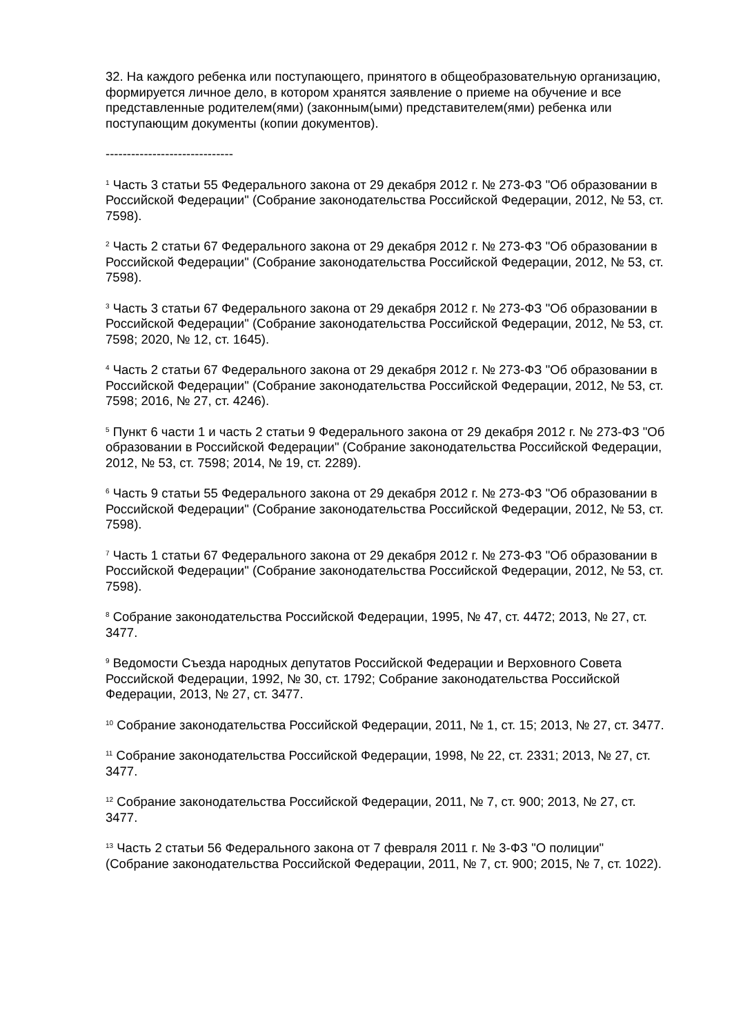32. На каждого ребенка или поступающего, принятого в общеобразовательную организацию, формируется личное дело, в котором хранятся заявление о приеме на обучение и все представленные родителем(ями) (законным(ыми) представителем(ями) ребенка или поступающим документы (копии документов).
------------------------------
<sup>1</sup> Часть 3 статьи 55 Федерального закона от 29 декабря 2012 г. № 273-ФЗ "Об образовании в Российской Федерации" (Собрание законодательства Российской Федерации, 2012, № 53, ст. 7598).
<sup>2</sup> Часть 2 статьи 67 Федерального закона от 29 декабря 2012 г. № 273-ФЗ "Об образовании в Российской Федерации" (Собрание законодательства Российской Федерации, 2012, № 53, ст. 7598).
<sup>3</sup> Часть 3 статьи 67 Федерального закона от 29 декабря 2012 г. № 273-ФЗ "Об образовании в Российской Федерации" (Собрание законодательства Российской Федерации, 2012, № 53, ст. 7598; 2020, № 12, ст. 1645).
<sup>4</sup> Часть 2 статьи 67 Федерального закона от 29 декабря 2012 г. № 273-ФЗ "Об образовании в Российской Федерации" (Собрание законодательства Российской Федерации, 2012, № 53, ст. 7598; 2016, № 27, ст. 4246).
<sup>5</sup> Пункт 6 части 1 и часть 2 статьи 9 Федерального закона от 29 декабря 2012 г. № 273-ФЗ "Об образовании в Российской Федерации" (Собрание законодательства Российской Федерации, 2012, № 53, ст. 7598; 2014, № 19, ст. 2289).
<sup>6</sup> Часть 9 статьи 55 Федерального закона от 29 декабря 2012 г. № 273-ФЗ "Об образовании в Российской Федерации" (Собрание законодательства Российской Федерации, 2012, № 53, ст. 7598).
<sup>7</sup> Часть 1 статьи 67 Федерального закона от 29 декабря 2012 г. № 273-ФЗ "Об образовании в Российской Федерации" (Собрание законодательства Российской Федерации, 2012, № 53, ст. 7598).
<sup>8</sup> Собрание законодательства Российской Федерации, 1995, № 47, ст. 4472; 2013, № 27, ст. 3477.
<sup>9</sup> Ведомости Съезда народных депутатов Российской Федерации и Верховного Совета Российской Федерации, 1992, № 30, ст. 1792; Собрание законодательства Российской Федерации, 2013, № 27, ст. 3477.
<sup>10</sup> Собрание законодательства Российской Федерации, 2011, № 1, ст. 15; 2013, № 27, ст. 3477.
<sup>11</sup> Собрание законодательства Российской Федерации, 1998, № 22, ст. 2331; 2013, № 27, ст. 3477.
<sup>12</sup> Собрание законодательства Российской Федерации, 2011, № 7, ст. 900; 2013, № 27, ст. 3477.
<sup>13</sup> Часть 2 статьи 56 Федерального закона от 7 февраля 2011 г. № 3-ФЗ "О полиции" (Собрание законодательства Российской Федерации, 2011, № 7, ст. 900; 2015, № 7, ст. 1022).